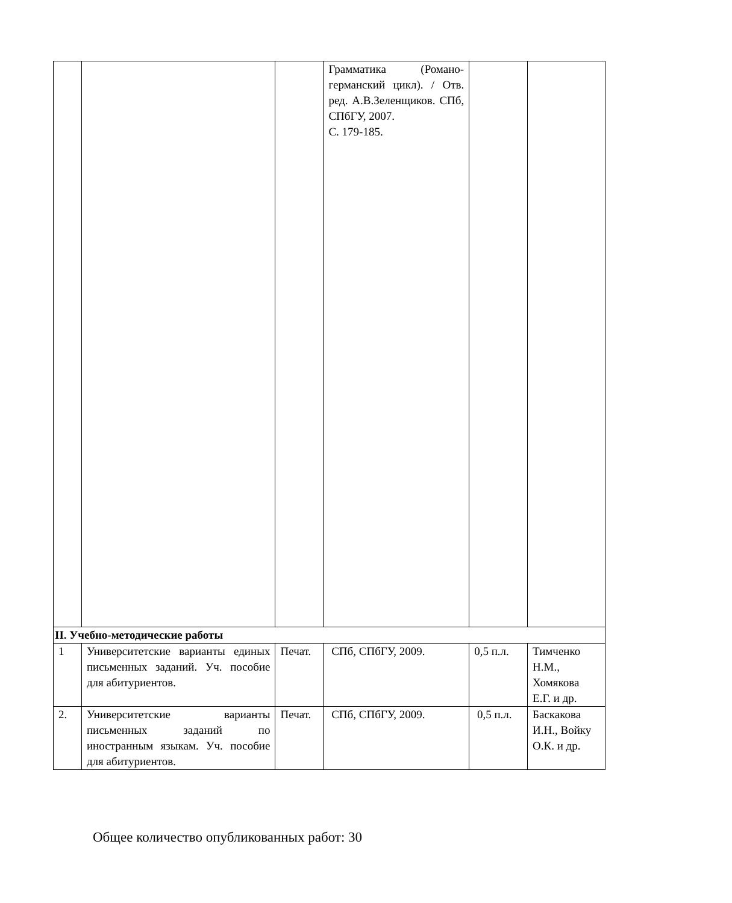| | | | Грамматика (Романо-германский цикл). / Отв. ред. А.В.Зеленщиков. СПб, СПбГУ, 2007. С. 179-185. | | |
| II. Учебно-методические работы | | | | | |
| 1 | Университетские варианты единых письменных заданий. Уч. пособие для абитуриентов. | Печат. | СПб, СПбГУ, 2009. | 0,5 п.л. | Тимченко Н.М., Хомякова Е.Г. и др. |
| 2. | Университетские варианты письменных заданий по иностранным языкам. Уч. пособие для абитуриентов. | Печат. | СПб, СПбГУ, 2009. | 0,5 п.л. | Баскакова И.Н., Войку О.К. и др. |
Общее количество опубликованных работ: 30